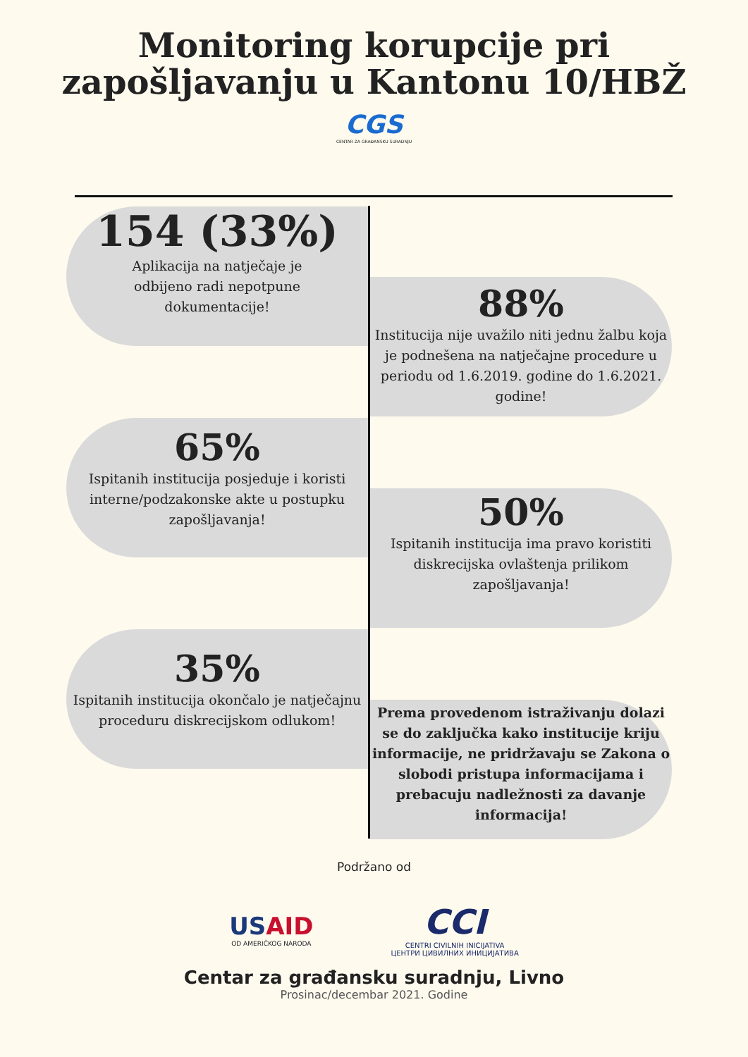Monitoring korupcije pri
zapošljavanju u Kantonu 10/HBŽ
CGS
CENTAR ZA GRAĐANSKU SURADNJU
154 (33%)
Aplikacija na natječaje je
odbijeno radi nepotpune
dokumentacije!
88%
Institucija nije uvažilo niti jednu žalbu koja je podnešena na natječajne procedure u periodu od 1.6.2019. godine do 1.6.2021. godine!
65%
Ispitanih institucija posjeduje i koristi interne/podzakonske akte u postupku zapošljavanja!
50%
Ispitanih institucija ima pravo koristiti diskrecijska ovlaštenja prilikom zapošljavanja!
35%
Ispitanih institucija okončalo je natječajnu proceduru diskrecijskom odlukom!
Prema provedenom istraživanju dolazi se do zaključka kako institucije kriju informacije, ne pridržavaju se Zakona o slobodi pristupa informacijama i prebacuju nadležnosti za davanje informacija!
Podržano od
USAID
OD AMERIČKOG NARODA
CCI
CENTRI CIVILNIH INICIJATIVA
ЦЕНТРИ ЦИВИЛНИХ ИНИЦИЈАТИВА
Centar za građansku suradnju, Livno
Prosinac/decembar 2021. Godine